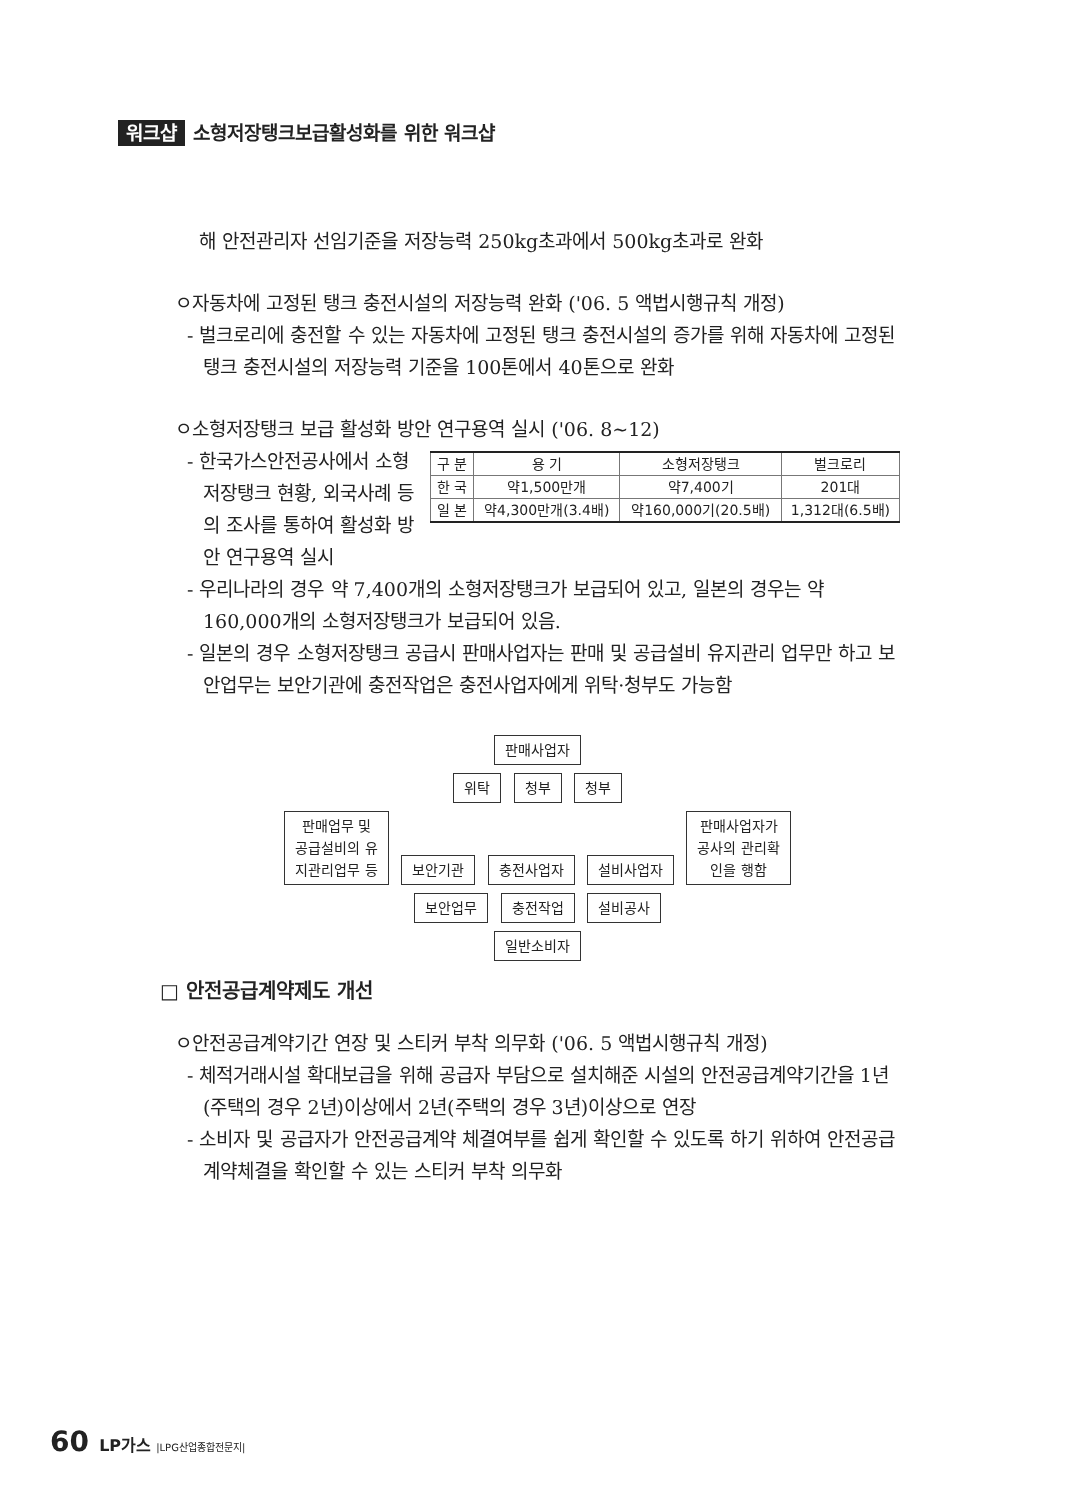워크샵 소형저장탱크보급활성화를 위한 워크샵
해 안전관리자 선임기준을 저장능력 250kg초과에서 500kg초과로 완화
ㅇ자동차에 고정된 탱크 충전시설의 저장능력 완화 ('06. 5 액법시행규칙 개정)
- 벌크로리에 충전할 수 있는 자동차에 고정된 탱크 충전시설의 증가를 위해 자동차에 고정된 탱크 충전시설의 저장능력 기준을 100톤에서 40톤으로 완화
ㅇ소형저장탱크 보급 활성화 방안 연구용역 실시 ('06. 8~12)
| 구 분 | 용 기 | 소형저장탱크 | 벌크로리 |
| --- | --- | --- | --- |
| 한 국 | 약1,500만개 | 약7,400기 | 201대 |
| 일 본 | 약4,300만개(3.4배) | 약160,000기(20.5배) | 1,312대(6.5배) |
- 한국가스안전공사에서 소형저장탱크 현황, 외국사례 등의 조사를 통하여 활성화 방안 연구용역 실시
- 우리나라의 경우 약 7,400개의 소형저장탱크가 보급되어 있고, 일본의 경우는 약 160,000개의 소형저장탱크가 보급되어 있음.
- 일본의 경우 소형저장탱크 공급시 판매사업자는 판매 및 공급설비 유지관리 업무만 하고 보안업무는 보안기관에 충전작업은 충전사업자에게 위탁·청부도 가능함
판매사업자
위탁 청부 청부
판매업무 및
공급설비의 유
지관리업무 등
보안기관 충전사업자 설비사업자
판매사업자가
공사의 관리확
인을 행함
보안업무 충전작업 설비공사
일반소비자
□ 안전공급계약제도 개선
ㅇ안전공급계약기간 연장 및 스티커 부착 의무화 ('06. 5 액법시행규칙 개정)
- 체적거래시설 확대보급을 위해 공급자 부담으로 설치해준 시설의 안전공급계약기간을 1년(주택의 경우 2년)이상에서 2년(주택의 경우 3년)이상으로 연장
- 소비자 및 공급자가 안전공급계약 체결여부를 쉽게 확인할 수 있도록 하기 위하여 안전공급계약체결을 확인할 수 있는 스티커 부착 의무화
60 LP가스 |LPG산업종합전문지|